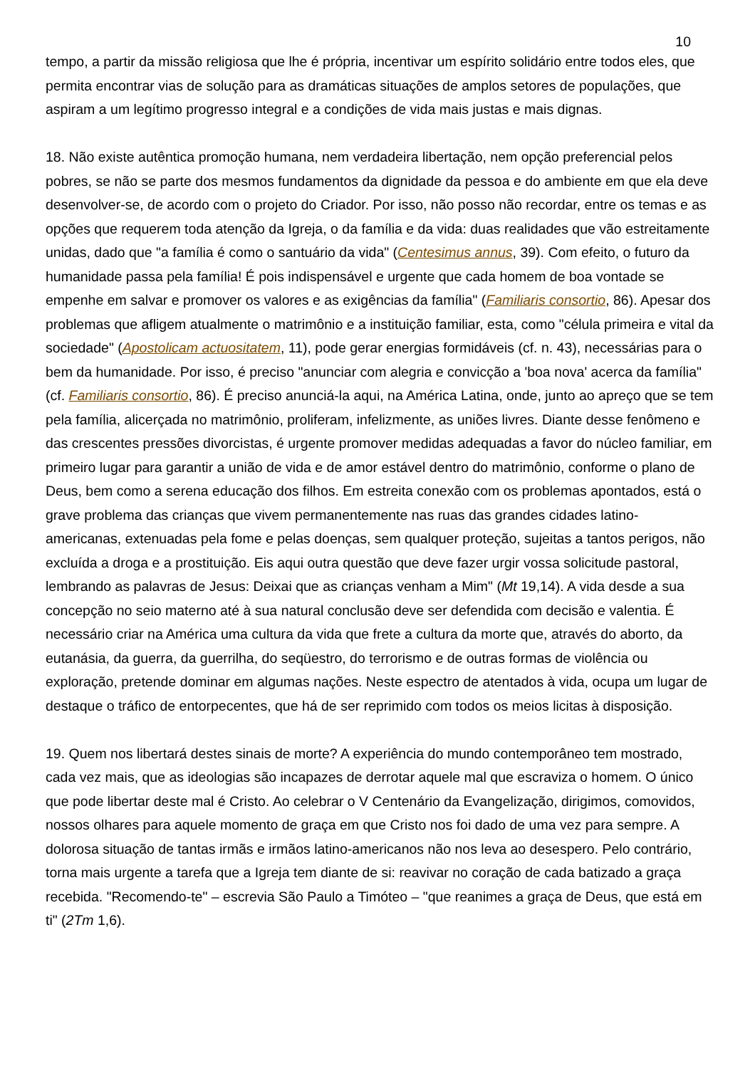10
tempo, a partir da missão religiosa que lhe é própria, incentivar um espírito solidário entre todos eles, que permita encontrar vias de solução para as dramáticas situações de amplos setores de populações, que aspiram a um legítimo progresso integral e a condições de vida mais justas e mais dignas.
18. Não existe autêntica promoção humana, nem verdadeira libertação, nem opção preferencial pelos pobres, se não se parte dos mesmos fundamentos da dignidade da pessoa e do ambiente em que ela deve desenvolver-se, de acordo com o projeto do Criador. Por isso, não posso não recordar, entre os temas e as opções que requerem toda atenção da Igreja, o da família e da vida: duas realidades que vão estreitamente unidas, dado que "a família é como o santuário da vida" (Centesimus annus, 39). Com efeito, o futuro da humanidade passa pela família! É pois indispensável e urgente que cada homem de boa vontade se empenhe em salvar e promover os valores e as exigências da família" (Familiaris consortio, 86). Apesar dos problemas que afligem atualmente o matrimônio e a instituição familiar, esta, como "célula primeira e vital da sociedade" (Apostolicam actuositatem, 11), pode gerar energias formidáveis (cf. n. 43), necessárias para o bem da humanidade. Por isso, é preciso "anunciar com alegria e convicção a 'boa nova' acerca da família" (cf. Familiaris consortio, 86). É preciso anunciá-la aqui, na América Latina, onde, junto ao apreço que se tem pela família, alicerçada no matrimônio, proliferam, infelizmente, as uniões livres. Diante desse fenômeno e das crescentes pressões divorcistas, é urgente promover medidas adequadas a favor do núcleo familiar, em primeiro lugar para garantir a união de vida e de amor estável dentro do matrimônio, conforme o plano de Deus, bem como a serena educação dos filhos. Em estreita conexão com os problemas apontados, está o grave problema das crianças que vivem permanentemente nas ruas das grandes cidades latino-americanas, extenuadas pela fome e pelas doenças, sem qualquer proteção, sujeitas a tantos perigos, não excluída a droga e a prostituição. Eis aqui outra questão que deve fazer urgir vossa solicitude pastoral, lembrando as palavras de Jesus: Deixai que as crianças venham a Mim" (Mt 19,14). A vida desde a sua concepção no seio materno até à sua natural conclusão deve ser defendida com decisão e valentia. É necessário criar na América uma cultura da vida que frete a cultura da morte que, através do aborto, da eutanásia, da guerra, da guerrilha, do seqüestro, do terrorismo e de outras formas de violência ou exploração, pretende dominar em algumas nações. Neste espectro de atentados à vida, ocupa um lugar de destaque o tráfico de entorpecentes, que há de ser reprimido com todos os meios licitas à disposição.
19. Quem nos libertará destes sinais de morte? A experiência do mundo contemporâneo tem mostrado, cada vez mais, que as ideologias são incapazes de derrotar aquele mal que escraviza o homem. O único que pode libertar deste mal é Cristo. Ao celebrar o V Centenário da Evangelização, dirigimos, comovidos, nossos olhares para aquele momento de graça em que Cristo nos foi dado de uma vez para sempre. A dolorosa situação de tantas irmãs e irmãos latino-americanos não nos leva ao desespero. Pelo contrário, torna mais urgente a tarefa que a Igreja tem diante de si: reavivar no coração de cada batizado a graça recebida. "Recomendo-te" – escrevia São Paulo a Timóteo – "que reanimes a graça de Deus, que está em ti" (2Tm 1,6).